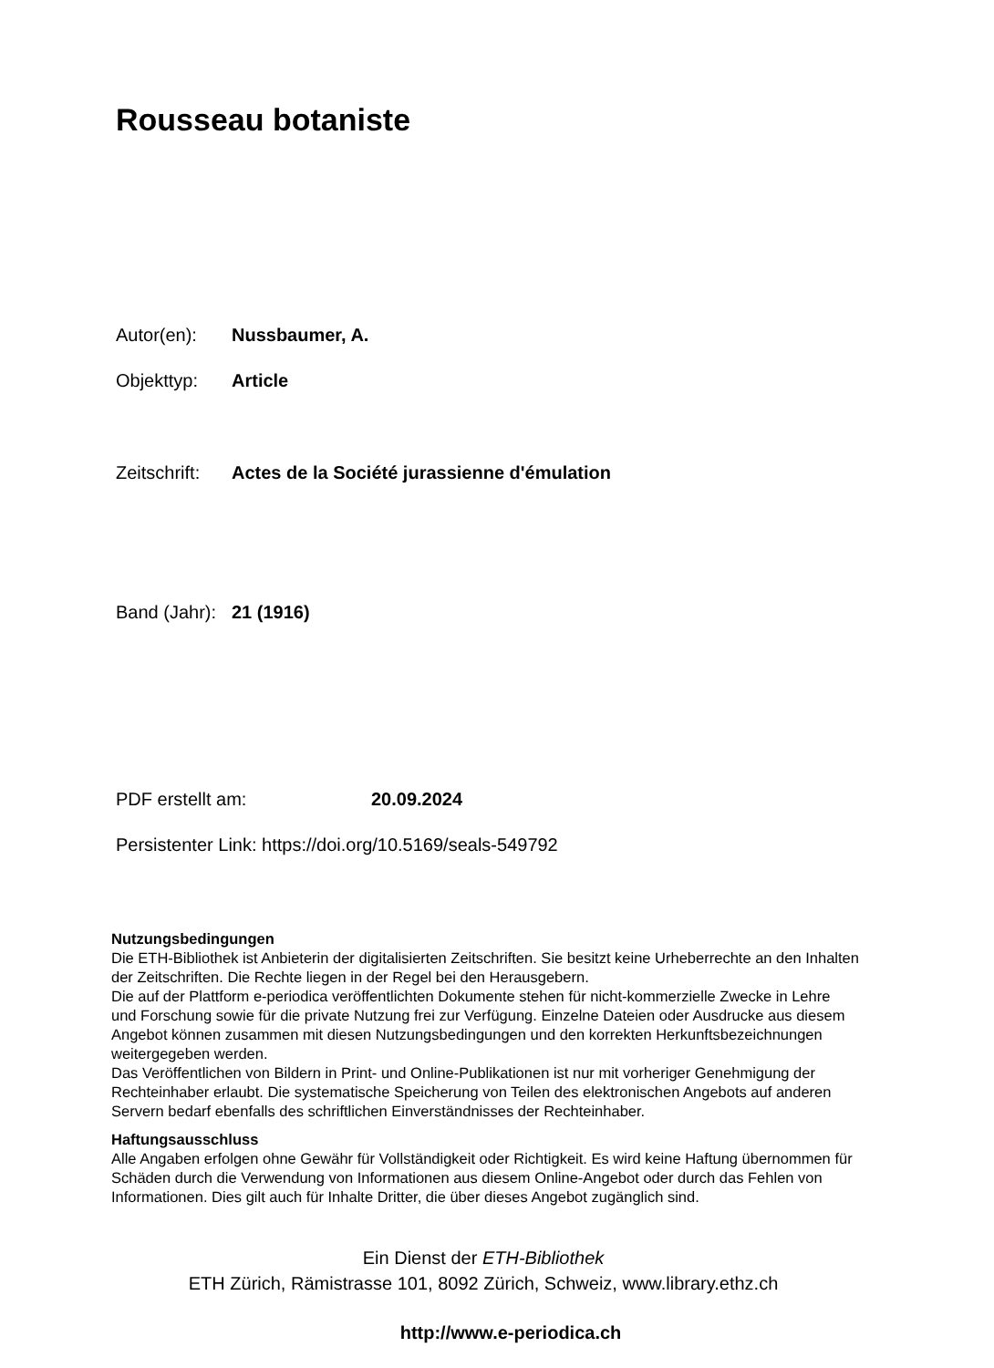Rousseau botaniste
Autor(en): Nussbaumer, A.
Objekttyp: Article
Zeitschrift: Actes de la Société jurassienne d'émulation
Band (Jahr): 21 (1916)
PDF erstellt am: 20.09.2024
Persistenter Link: https://doi.org/10.5169/seals-549792
Nutzungsbedingungen
Die ETH-Bibliothek ist Anbieterin der digitalisierten Zeitschriften. Sie besitzt keine Urheberrechte an den Inhalten der Zeitschriften. Die Rechte liegen in der Regel bei den Herausgebern.
Die auf der Plattform e-periodica veröffentlichten Dokumente stehen für nicht-kommerzielle Zwecke in Lehre und Forschung sowie für die private Nutzung frei zur Verfügung. Einzelne Dateien oder Ausdrucke aus diesem Angebot können zusammen mit diesen Nutzungsbedingungen und den korrekten Herkunftsbezeichnungen weitergegeben werden.
Das Veröffentlichen von Bildern in Print- und Online-Publikationen ist nur mit vorheriger Genehmigung der Rechteinhaber erlaubt. Die systematische Speicherung von Teilen des elektronischen Angebots auf anderen Servern bedarf ebenfalls des schriftlichen Einverständnisses der Rechteinhaber.
Haftungsausschluss
Alle Angaben erfolgen ohne Gewähr für Vollständigkeit oder Richtigkeit. Es wird keine Haftung übernommen für Schäden durch die Verwendung von Informationen aus diesem Online-Angebot oder durch das Fehlen von Informationen. Dies gilt auch für Inhalte Dritter, die über dieses Angebot zugänglich sind.
Ein Dienst der ETH-Bibliothek
ETH Zürich, Rämistrasse 101, 8092 Zürich, Schweiz, www.library.ethz.ch
http://www.e-periodica.ch